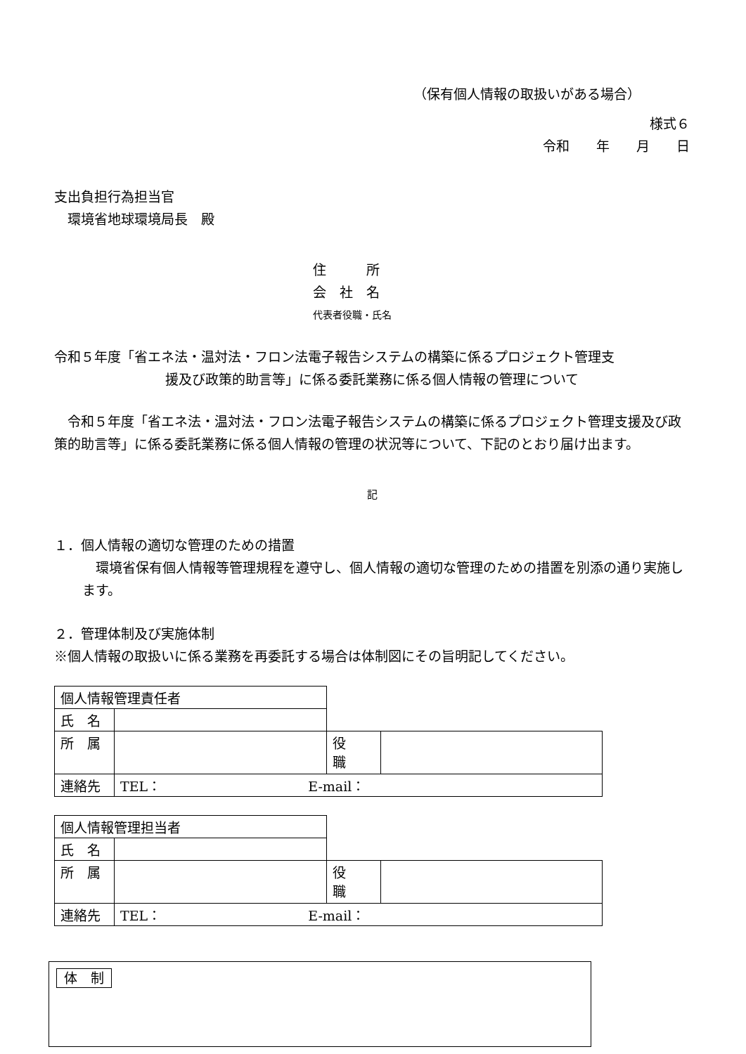（保有個人情報の取扱いがある場合）
様式６
令和　　年　　月　　日
支出負担行為担当官
　環境省地球環境局長　殿
住　　　所
会　社　名
代表者役職・氏名
令和５年度「省エネ法・温対法・フロン法電子報告システムの構築に係るプロジェクト管理支
援及び政策的助言等」に係る委託業務に係る個人情報の管理について
　令和５年度「省エネ法・温対法・フロン法電子報告システムの構築に係るプロジェクト管理支援及び政策的助言等」に係る委託業務に係る個人情報の管理の状況等について、下記のとおり届け出ます。
記
１．個人情報の適切な管理のための措置
　環境省保有個人情報等管理規程を遵守し、個人情報の適切な管理のための措置を別添の通り実施します。
２．管理体制及び実施体制
※個人情報の取扱いに係る業務を再委託する場合は体制図にその旨明記してください。
| 個人情報管理責任者 | | | |
| 氏 名 | | | |
| 所 属 | | 役 職 | |
| 連絡先 | TEL： E-mail： | | |
| 個人情報管理担当者 | | | |
| 氏 名 | | | |
| 所 属 | | 役 職 | |
| 連絡先 | TEL： E-mail： | | |
体　制